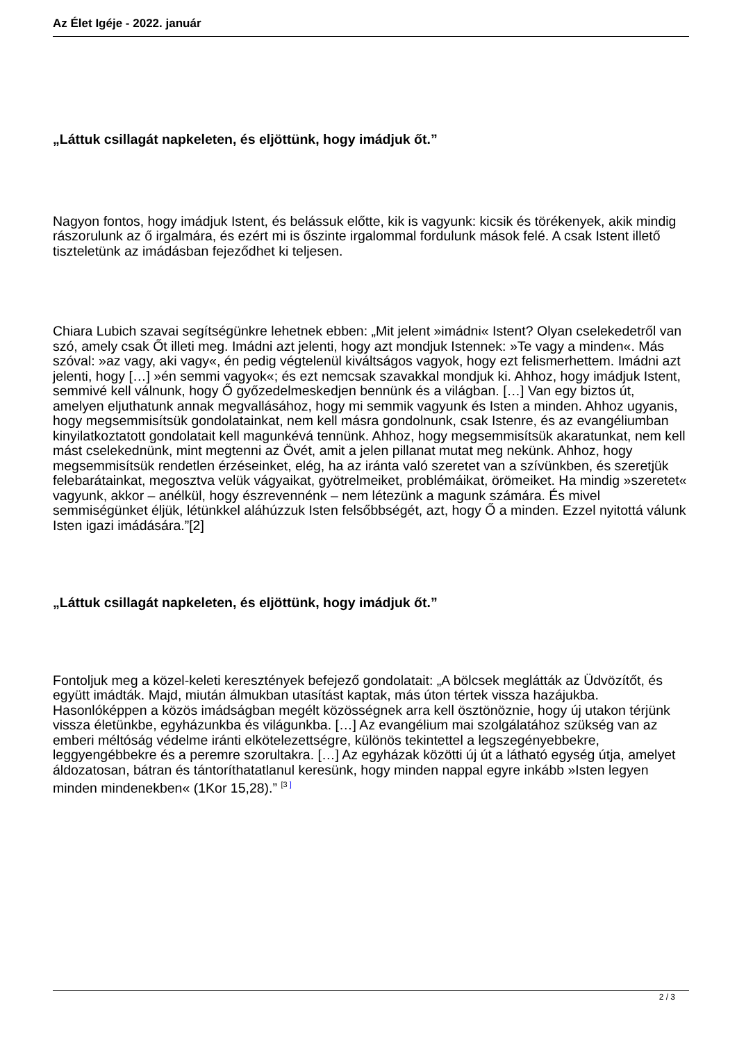Az Élet Igéje - 2022. január
„Láttuk csillagát napkeleten, és eljöttünk, hogy imádjuk őt.”
Nagyon fontos, hogy imádjuk Istent, és belássuk előtte, kik is vagyunk: kicsik és törékenyek, akik mindig rászorulunk az ő irgalmára, és ezért mi is őszinte irgalommal fordulunk mások felé. A csak Istent illető tiszteletünk az imádásban fejeződhet ki teljesen.
Chiara Lubich szavai segítségünkre lehetnek ebben: „Mit jelent »imádni« Istent? Olyan cselekedetről van szó, amely csak Őt illeti meg. Imádni azt jelenti, hogy azt mondjuk Istennek: »Te vagy a minden«. Más szóval: »az vagy, aki vagy«, én pedig végtelenül kiváltságos vagyok, hogy ezt felismerhettem. Imádni azt jelenti, hogy […] »én semmi vagyok«; és ezt nemcsak szavakkal mondjuk ki. Ahhoz, hogy imádjuk Istent, semmivé kell válnunk, hogy Ő győzedelmeskedjen bennünk és a világban. […] Van egy biztos út, amelyen eljuthatunk annak megvallásához, hogy mi semmik vagyunk és Isten a minden. Ahhoz ugyanis, hogy megsemmisítsük gondolatainkat, nem kell másra gondolnunk, csak Istenre, és az evangéliumban kinyilatkoztatott gondolatait kell magunkévá tennünk. Ahhoz, hogy megsemmisítsük akaratunkat, nem kell mást cselekednünk, mint megtenni az Övét, amit a jelen pillanat mutat meg nekünk. Ahhoz, hogy megsemmisítsük rendetlen érzéseinket, elég, ha az iránta való szeretet van a szívünkben, és szeretjük felebarátainkat, megosztva velük vágyaikat, gyötrelmeiket, problémáikat, örömeiket. Ha mindig »szeretet« vagyunk, akkor – anélkül, hogy észrevennénk – nem létezünk a magunk számára. És mivel semmiségünket éljük, létünkkel aláhúzzuk Isten felsőbbségét, azt, hogy Ő a minden. Ezzel nyitottá válunk Isten igazi imádására.”[2]
„Láttuk csillagát napkeleten, és eljöttünk, hogy imádjuk őt.”
Fontoljuk meg a közel-keleti keresztények befejező gondolatait: „A bölcsek meglátták az Üdvözítőt, és együtt imádták. Majd, miután álmukban utasítást kaptak, más úton tértek vissza hazájukba. Hasonlóképpen a közös imádságban megélt közösségnek arra kell ösztönöznie, hogy új utakon térjünk vissza életünkbe, egyházunkba és világunkba. […] Az evangélium mai szolgálatához szükség van az emberi méltóság védelme iránti elkötelezettségre, különös tekintettel a legszegényebbekre, leggyengébbekre és a peremre szorultakra. […] Az egyházak közötti új út a látható egység útja, amelyet áldozatosan, bátran és tántoríthatatlanul keresünk, hogy minden nappal egyre inkább »Isten legyen minden mindenekben« (1Kor 15,28).” <sup>[3 ]</sup>
2 / 3